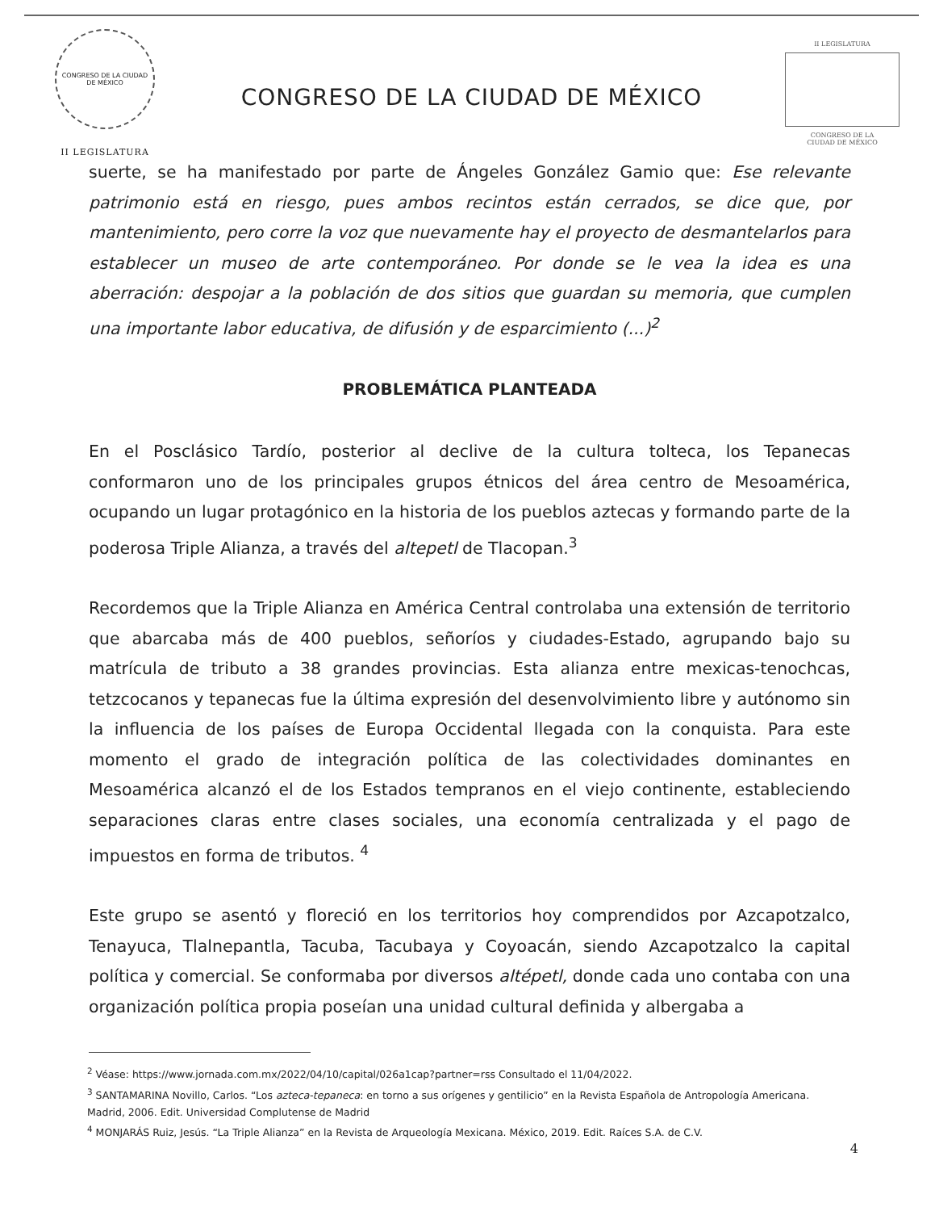CONGRESO DE LA CIUDAD DE MÉXICO
II LEGISLATURA
CONGRESO DE LA CIUDAD DE MÉXICO
II LEGISLATURA
CONGRESO DE LA
CIUDAD DE MÉXICO
suerte, se ha manifestado por parte de Ángeles González Gamio que: Ese relevante patrimonio está en riesgo, pues ambos recintos están cerrados, se dice que, por mantenimiento, pero corre la voz que nuevamente hay el proyecto de desmantelarlos para establecer un museo de arte contemporáneo. Por donde se le vea la idea es una aberración: despojar a la población de dos sitios que guardan su memoria, que cumplen una importante labor educativa, de difusión y de esparcimiento (...)<sup>2</sup>
PROBLEMÁTICA PLANTEADA
En el Posclásico Tardío, posterior al declive de la cultura tolteca, los Tepanecas conformaron uno de los principales grupos étnicos del área centro de Mesoamérica, ocupando un lugar protagónico en la historia de los pueblos aztecas y formando parte de la poderosa Triple Alianza, a través del altepetl de Tlacopan.<sup>3</sup>
Recordemos que la Triple Alianza en América Central controlaba una extensión de territorio que abarcaba más de 400 pueblos, señoríos y ciudades-Estado, agrupando bajo su matrícula de tributo a 38 grandes provincias. Esta alianza entre mexicas-tenochcas, tetzcocanos y tepanecas fue la última expresión del desenvolvimiento libre y autónomo sin la influencia de los países de Europa Occidental llegada con la conquista. Para este momento el grado de integración política de las colectividades dominantes en Mesoamérica alcanzó el de los Estados tempranos en el viejo continente, estableciendo separaciones claras entre clases sociales, una economía centralizada y el pago de impuestos en forma de tributos. <sup>4</sup>
Este grupo se asentó y floreció en los territorios hoy comprendidos por Azcapotzalco, Tenayuca, Tlalnepantla, Tacuba, Tacubaya y Coyoacán, siendo Azcapotzalco la capital política y comercial. Se conformaba por diversos altépetl, donde cada uno contaba con una organización política propia poseían una unidad cultural definida y albergaba a
<sup>2</sup> Véase: https://www.jornada.com.mx/2022/04/10/capital/026a1cap?partner=rss Consultado el 11/04/2022.
<sup>3</sup> SANTAMARINA Novillo, Carlos. “Los azteca-tepaneca: en torno a sus orígenes y gentilicio” en la Revista Española de Antropología Americana. Madrid, 2006. Edit. Universidad Complutense de Madrid
<sup>4</sup> MONJARÁS Ruiz, Jesús. “La Triple Alianza” en la Revista de Arqueología Mexicana. México, 2019. Edit. Raíces S.A. de C.V.
4